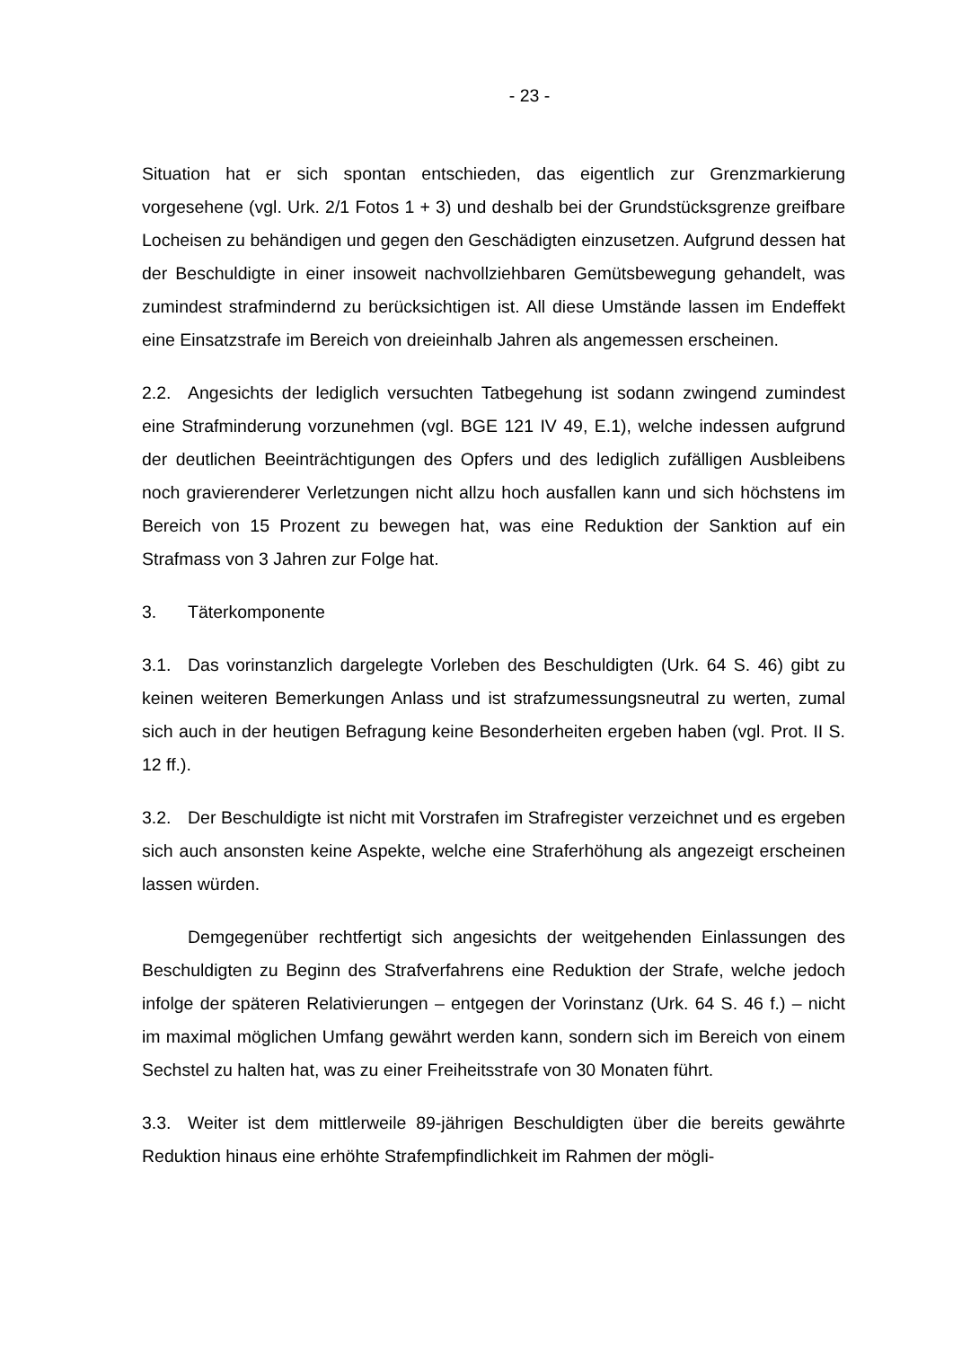- 23 -
Situation hat er sich spontan entschieden, das eigentlich zur Grenzmarkierung vorgesehene (vgl. Urk. 2/1 Fotos 1 + 3) und deshalb bei der Grundstücksgrenze greifbare Locheisen zu behändigen und gegen den Geschädigten einzusetzen. Aufgrund dessen hat der Beschuldigte in einer insoweit nachvollziehbaren Gemütsbewegung gehandelt, was zumindest strafmindernd zu berücksichtigen ist. All diese Umstände lassen im Endeffekt eine Einsatzstrafe im Bereich von dreieinhalb Jahren als angemessen erscheinen.
2.2. Angesichts der lediglich versuchten Tatbegehung ist sodann zwingend zumindest eine Strafminderung vorzunehmen (vgl. BGE 121 IV 49, E.1), welche indessen aufgrund der deutlichen Beeinträchtigungen des Opfers und des lediglich zufälligen Ausbleibens noch gravierenderer Verletzungen nicht allzu hoch ausfallen kann und sich höchstens im Bereich von 15 Prozent zu bewegen hat, was eine Reduktion der Sanktion auf ein Strafmass von 3 Jahren zur Folge hat.
3. Täterkomponente
3.1. Das vorinstanzlich dargelegte Vorleben des Beschuldigten (Urk. 64 S. 46) gibt zu keinen weiteren Bemerkungen Anlass und ist strafzumessungsneutral zu werten, zumal sich auch in der heutigen Befragung keine Besonderheiten ergeben haben (vgl. Prot. II S. 12 ff.).
3.2. Der Beschuldigte ist nicht mit Vorstrafen im Strafregister verzeichnet und es ergeben sich auch ansonsten keine Aspekte, welche eine Straferhöhung als angezeigt erscheinen lassen würden.
Demgegenüber rechtfertigt sich angesichts der weitgehenden Einlassungen des Beschuldigten zu Beginn des Strafverfahrens eine Reduktion der Strafe, welche jedoch infolge der späteren Relativierungen – entgegen der Vorinstanz (Urk. 64 S. 46 f.) – nicht im maximal möglichen Umfang gewährt werden kann, sondern sich im Bereich von einem Sechstel zu halten hat, was zu einer Freiheitsstrafe von 30 Monaten führt.
3.3. Weiter ist dem mittlerweile 89-jährigen Beschuldigten über die bereits gewährte Reduktion hinaus eine erhöhte Strafempfindlichkeit im Rahmen der mögli-